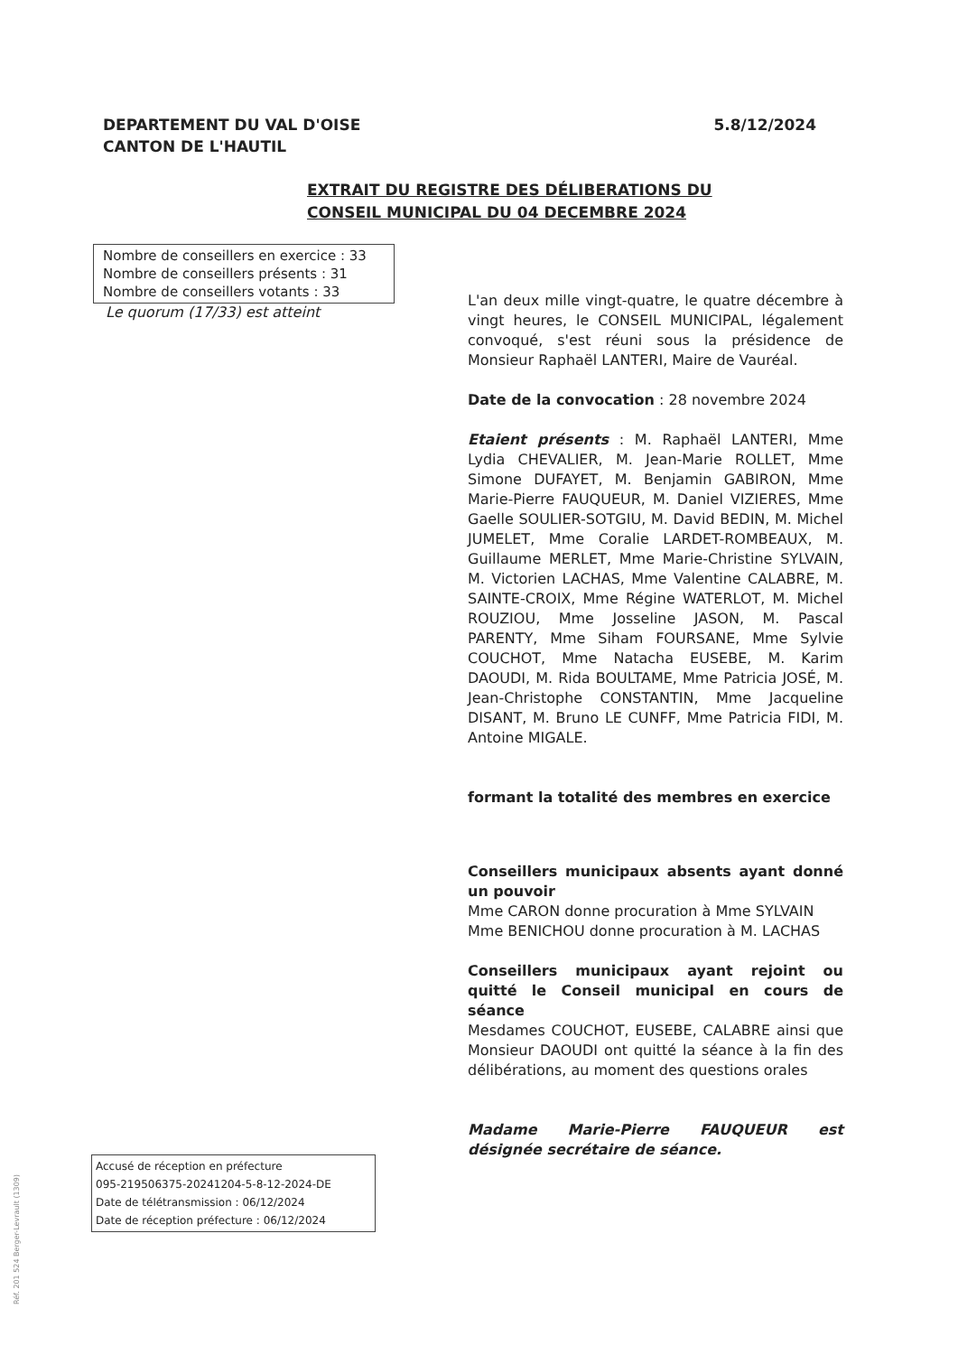DEPARTEMENT DU VAL D'OISE
CANTON DE L'HAUTIL
5.8/12/2024
EXTRAIT DU REGISTRE DES DÉLIBERATIONS DU
CONSEIL MUNICIPAL DU 04 DECEMBRE 2024
Nombre de conseillers en exercice : 33
Nombre de conseillers présents : 31
Nombre de conseillers votants : 33
Le quorum (17/33) est atteint
L'an deux mille vingt-quatre, le quatre décembre à vingt heures, le CONSEIL MUNICIPAL, légalement convoqué, s'est réuni sous la présidence de Monsieur Raphaël LANTERI, Maire de Vauréal.
Date de la convocation : 28 novembre 2024
Etaient présents : M. Raphaël LANTERI, Mme Lydia CHEVALIER, M. Jean-Marie ROLLET, Mme Simone DUFAYET, M. Benjamin GABIRON, Mme Marie-Pierre FAUQUEUR, M. Daniel VIZIERES, Mme Gaelle SOULIER-SOTGIU, M. David BEDIN, M. Michel JUMELET, Mme Coralie LARDET-ROMBEAUX, M. Guillaume MERLET, Mme Marie-Christine SYLVAIN, M. Victorien LACHAS, Mme Valentine CALABRE, M. SAINTE-CROIX, Mme Régine WATERLOT, M. Michel ROUZIOU, Mme Josseline JASON, M. Pascal PARENTY, Mme Siham FOURSANE, Mme Sylvie COUCHOT, Mme Natacha EUSEBE, M. Karim DAOUDI, M. Rida BOULTAME, Mme Patricia JOSÉ, M. Jean-Christophe CONSTANTIN, Mme Jacqueline DISANT, M. Bruno LE CUNFF, Mme Patricia FIDI, M. Antoine MIGALE.
formant la totalité des membres en exercice
Conseillers municipaux absents ayant donné un pouvoir
Mme CARON donne procuration à Mme SYLVAIN
Mme BENICHOU donne procuration à M. LACHAS
Conseillers municipaux ayant rejoint ou quitté le Conseil municipal en cours de séance
Mesdames COUCHOT, EUSEBE, CALABRE ainsi que Monsieur DAOUDI ont quitté la séance à la fin des délibérations, au moment des questions orales
Madame Marie-Pierre FAUQUEUR est désignée secrétaire de séance.
Accusé de réception en préfecture
095-219506375-20241204-5-8-12-2024-DE
Date de télétransmission : 06/12/2024
Date de réception préfecture : 06/12/2024
Réf. 201 524 Berger-Levrault (1309)